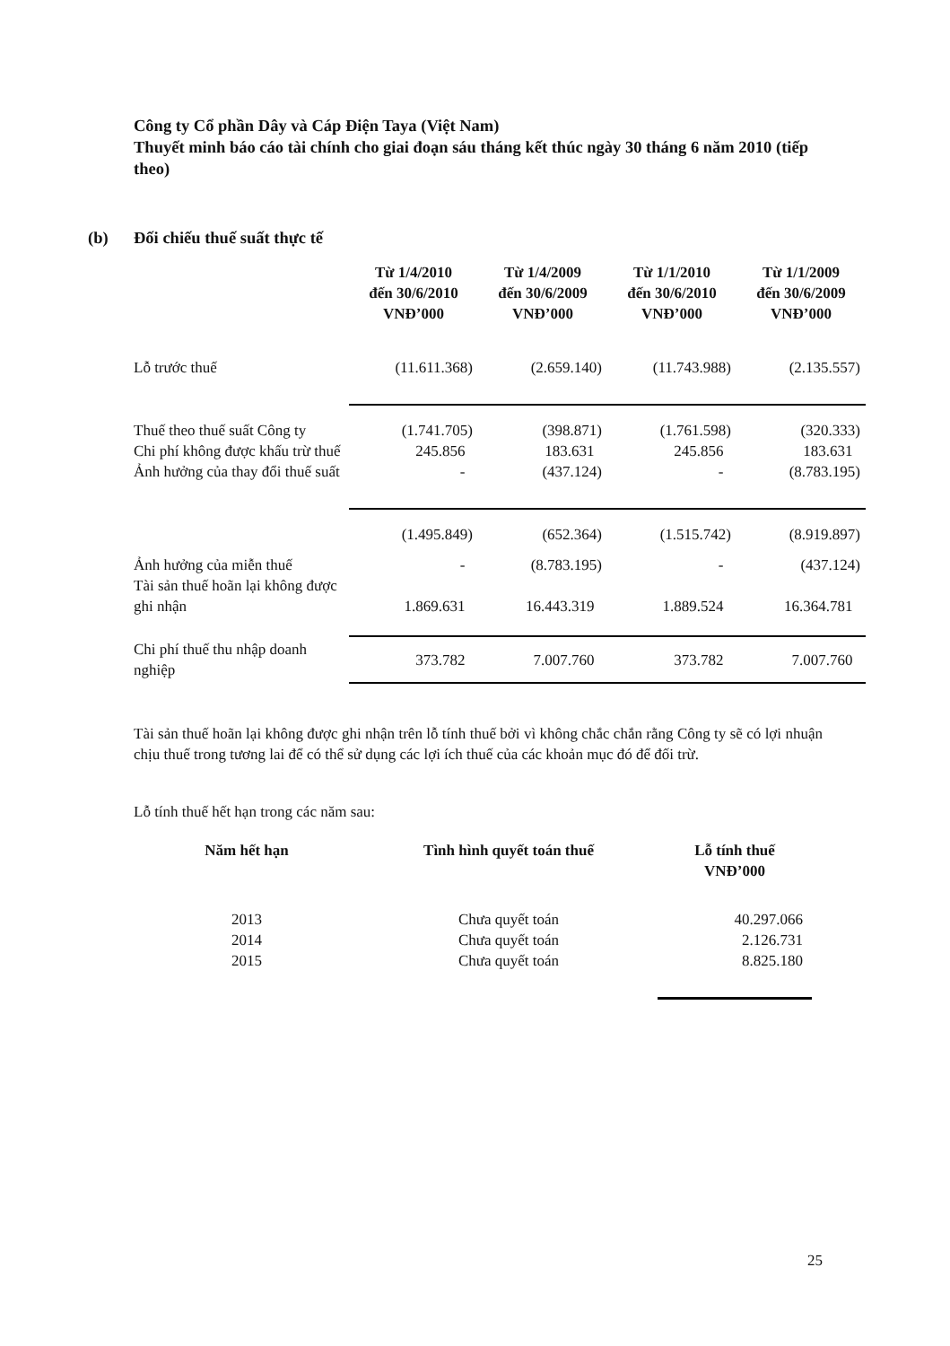Công ty Cổ phần Dây và Cáp Điện Taya (Việt Nam)
Thuyết minh báo cáo tài chính cho giai đoạn sáu tháng kết thúc ngày 30 tháng 6 năm 2010 (tiếp theo)
(b) Đối chiếu thuế suất thực tế
| | Từ 1/4/2010 đến 30/6/2010 VNĐ’000 | Từ 1/4/2009 đến 30/6/2009 VNĐ’000 | Từ 1/1/2010 đến 30/6/2010 VNĐ’000 | Từ 1/1/2009 đến 30/6/2009 VNĐ’000 |
| Lỗ trước thuế | (11.611.368) | (2.659.140) | (11.743.988) | (2.135.557) |
| Thuế theo thuế suất Công ty | (1.741.705) | (398.871) | (1.761.598) | (320.333) |
| Chi phí không được khấu trừ thuế | 245.856 | 183.631 | 245.856 | 183.631 |
| Ảnh hưởng của thay đổi thuế suất | - | (437.124) | - | (8.783.195) |
| | (1.495.849) | (652.364) | (1.515.742) | (8.919.897) |
| Ảnh hưởng của miễn thuế | - | (8.783.195) | - | (437.124) |
| Tài sản thuế hoãn lại không được ghi nhận | 1.869.631 | 16.443.319 | 1.889.524 | 16.364.781 |
| Chi phí thuế thu nhập doanh nghiệp | 373.782 | 7.007.760 | 373.782 | 7.007.760 |
Tài sản thuế hoãn lại không được ghi nhận trên lỗ tính thuế bởi vì không chắc chắn rằng Công ty sẽ có lợi nhuận chịu thuế trong tương lai để có thể sử dụng các lợi ích thuế của các khoản mục đó để đối trừ.
Lỗ tính thuế hết hạn trong các năm sau:
| Năm hết hạn | Tình hình quyết toán thuế | Lỗ tính thuế VNĐ’000 |
| --- | --- | --- |
| 2013 | Chưa quyết toán | 40.297.066 |
| 2014 | Chưa quyết toán | 2.126.731 |
| 2015 | Chưa quyết toán | 8.825.180 |
25